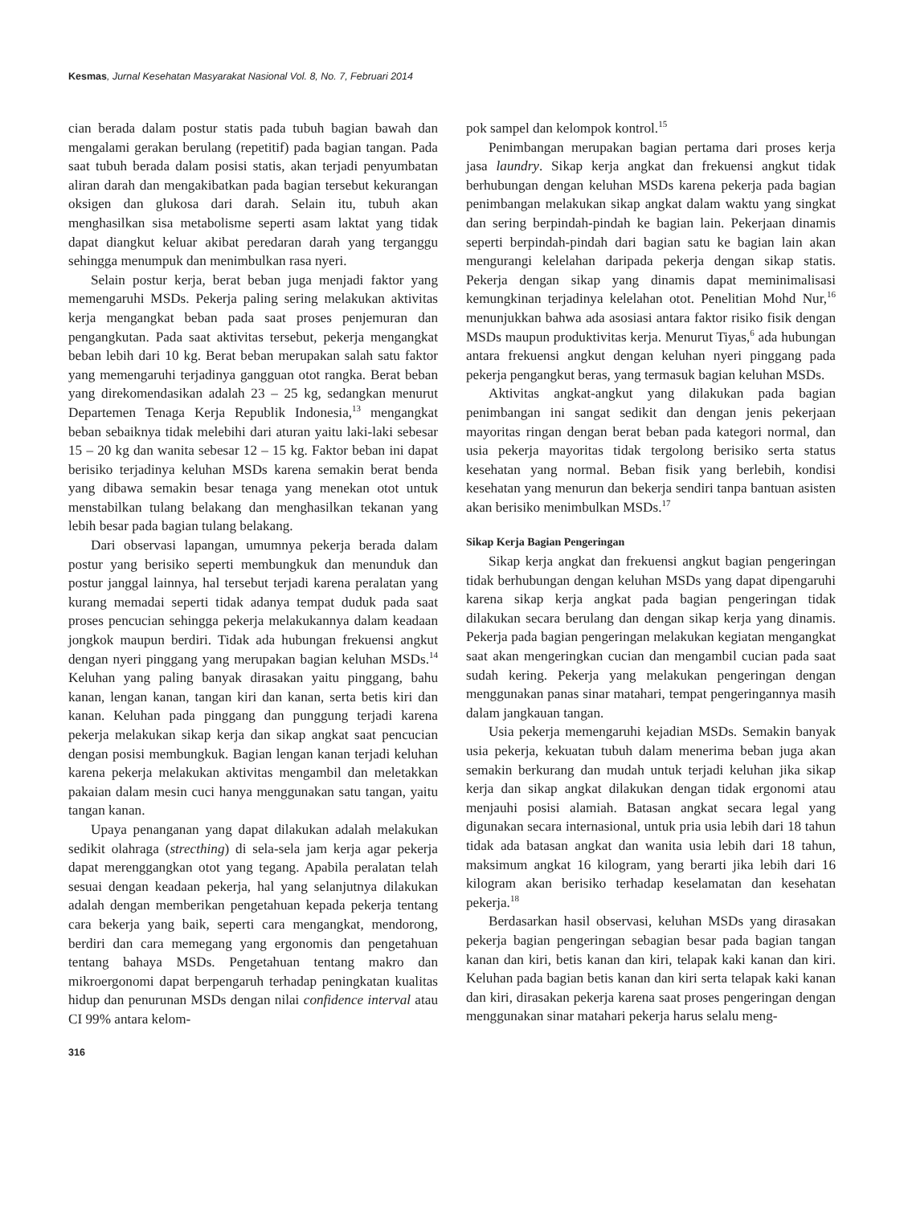Kesmas, Jurnal Kesehatan Masyarakat Nasional Vol. 8, No. 7, Februari 2014
cian berada dalam postur statis pada tubuh bagian bawah dan mengalami gerakan berulang (repetitif) pada bagian tangan. Pada saat tubuh berada dalam posisi statis, akan terjadi penyumbatan aliran darah dan mengakibatkan pada bagian tersebut kekurangan oksigen dan glukosa dari darah. Selain itu, tubuh akan menghasilkan sisa metabolisme seperti asam laktat yang tidak dapat diangkut keluar akibat peredaran darah yang terganggu sehingga menumpuk dan menimbulkan rasa nyeri.
Selain postur kerja, berat beban juga menjadi faktor yang memengaruhi MSDs. Pekerja paling sering melakukan aktivitas kerja mengangkat beban pada saat proses penjemuran dan pengangkutan. Pada saat aktivitas tersebut, pekerja mengangkat beban lebih dari 10 kg. Berat beban merupakan salah satu faktor yang memengaruhi terjadinya gangguan otot rangka. Berat beban yang direkomendasikan adalah 23 – 25 kg, sedangkan menurut Departemen Tenaga Kerja Republik Indonesia,<sup>13</sup> mengangkat beban sebaiknya tidak melebihi dari aturan yaitu laki-laki sebesar 15 – 20 kg dan wanita sebesar 12 – 15 kg. Faktor beban ini dapat berisiko terjadinya keluhan MSDs karena semakin berat benda yang dibawa semakin besar tenaga yang menekan otot untuk menstabilkan tulang belakang dan menghasilkan tekanan yang lebih besar pada bagian tulang belakang.
Dari observasi lapangan, umumnya pekerja berada dalam postur yang berisiko seperti membungkuk dan menunduk dan postur janggal lainnya, hal tersebut terjadi karena peralatan yang kurang memadai seperti tidak adanya tempat duduk pada saat proses pencucian sehingga pekerja melakukannya dalam keadaan jongkok maupun berdiri. Tidak ada hubungan frekuensi angkut dengan nyeri pinggang yang merupakan bagian keluhan MSDs.<sup>14</sup> Keluhan yang paling banyak dirasakan yaitu pinggang, bahu kanan, lengan kanan, tangan kiri dan kanan, serta betis kiri dan kanan. Keluhan pada pinggang dan punggung terjadi karena pekerja melakukan sikap kerja dan sikap angkat saat pencucian dengan posisi membungkuk. Bagian lengan kanan terjadi keluhan karena pekerja melakukan aktivitas mengambil dan meletakkan pakaian dalam mesin cuci hanya menggunakan satu tangan, yaitu tangan kanan.
Upaya penanganan yang dapat dilakukan adalah melakukan sedikit olahraga (strecthing) di sela-sela jam kerja agar pekerja dapat merenggangkan otot yang tegang. Apabila peralatan telah sesuai dengan keadaan pekerja, hal yang selanjutnya dilakukan adalah dengan memberikan pengetahuan kepada pekerja tentang cara bekerja yang baik, seperti cara mengangkat, mendorong, berdiri dan cara memegang yang ergonomis dan pengetahuan tentang bahaya MSDs. Pengetahuan tentang makro dan mikroergonomi dapat berpengaruh terhadap peningkatan kualitas hidup dan penurunan MSDs dengan nilai confidence interval atau CI 99% antara kelom-
pok sampel dan kelompok kontrol.<sup>15</sup>
Penimbangan merupakan bagian pertama dari proses kerja jasa laundry. Sikap kerja angkat dan frekuensi angkut tidak berhubungan dengan keluhan MSDs karena pekerja pada bagian penimbangan melakukan sikap angkat dalam waktu yang singkat dan sering berpindah-pindah ke bagian lain. Pekerjaan dinamis seperti berpindah-pindah dari bagian satu ke bagian lain akan mengurangi kelelahan daripada pekerja dengan sikap statis. Pekerja dengan sikap yang dinamis dapat meminimalisasi kemungkinan terjadinya kelelahan otot. Penelitian Mohd Nur,<sup>16</sup> menunjukkan bahwa ada asosiasi antara faktor risiko fisik dengan MSDs maupun produktivitas kerja. Menurut Tiyas,<sup>6</sup> ada hubungan antara frekuensi angkut dengan keluhan nyeri pinggang pada pekerja pengangkut beras, yang termasuk bagian keluhan MSDs.
Aktivitas angkat-angkut yang dilakukan pada bagian penimbangan ini sangat sedikit dan dengan jenis pekerjaan mayoritas ringan dengan berat beban pada kategori normal, dan usia pekerja mayoritas tidak tergolong berisiko serta status kesehatan yang normal. Beban fisik yang berlebih, kondisi kesehatan yang menurun dan bekerja sendiri tanpa bantuan asisten akan berisiko menimbulkan MSDs.<sup>17</sup>
Sikap Kerja Bagian Pengeringan
Sikap kerja angkat dan frekuensi angkut bagian pengeringan tidak berhubungan dengan keluhan MSDs yang dapat dipengaruhi karena sikap kerja angkat pada bagian pengeringan tidak dilakukan secara berulang dan dengan sikap kerja yang dinamis. Pekerja pada bagian pengeringan melakukan kegiatan mengangkat saat akan mengeringkan cucian dan mengambil cucian pada saat sudah kering. Pekerja yang melakukan pengeringan dengan menggunakan panas sinar matahari, tempat pengeringannya masih dalam jangkauan tangan.
Usia pekerja memengaruhi kejadian MSDs. Semakin banyak usia pekerja, kekuatan tubuh dalam menerima beban juga akan semakin berkurang dan mudah untuk terjadi keluhan jika sikap kerja dan sikap angkat dilakukan dengan tidak ergonomi atau menjauhi posisi alamiah. Batasan angkat secara legal yang digunakan secara internasional, untuk pria usia lebih dari 18 tahun tidak ada batasan angkat dan wanita usia lebih dari 18 tahun, maksimum angkat 16 kilogram, yang berarti jika lebih dari 16 kilogram akan berisiko terhadap keselamatan dan kesehatan pekerja.<sup>18</sup>
Berdasarkan hasil observasi, keluhan MSDs yang dirasakan pekerja bagian pengeringan sebagian besar pada bagian tangan kanan dan kiri, betis kanan dan kiri, telapak kaki kanan dan kiri. Keluhan pada bagian betis kanan dan kiri serta telapak kaki kanan dan kiri, dirasakan pekerja karena saat proses pengeringan dengan menggunakan sinar matahari pekerja harus selalu meng-
316